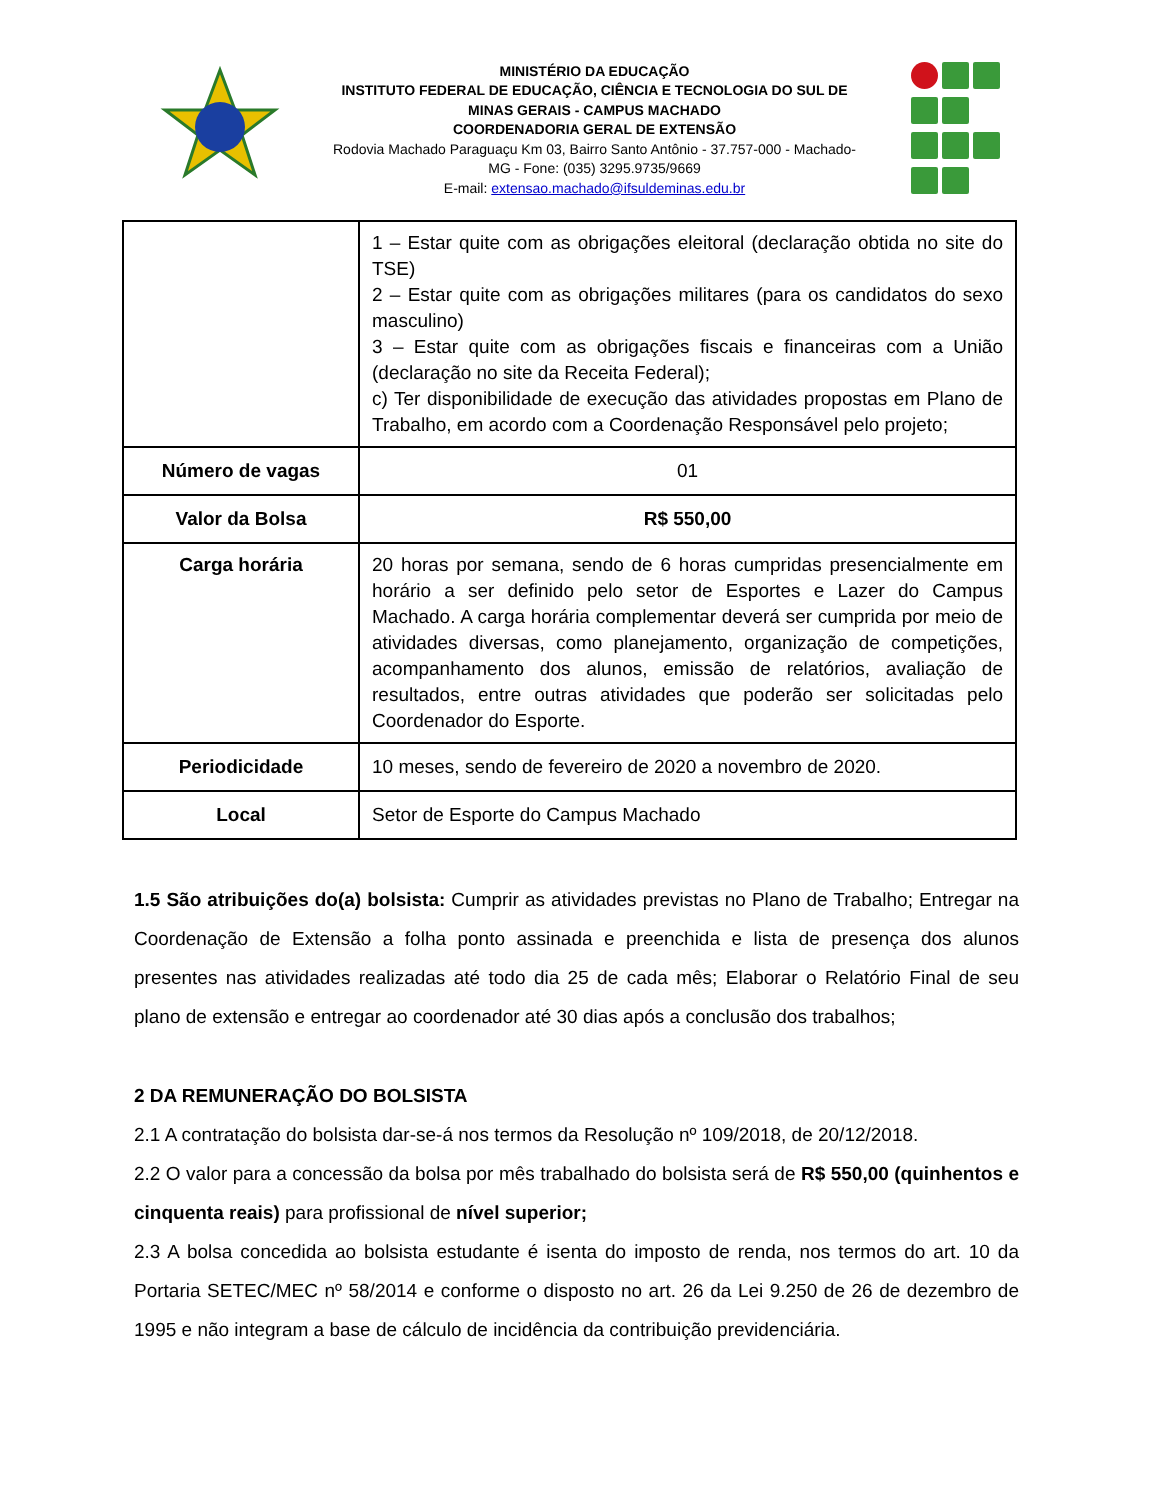MINISTÉRIO DA EDUCAÇÃO
INSTITUTO FEDERAL DE EDUCAÇÃO, CIÊNCIA E TECNOLOGIA DO SUL DE
MINAS GERAIS - CAMPUS MACHADO
COORDENADORIA GERAL DE EXTENSÃO
Rodovia Machado Paraguaçu Km 03, Bairro Santo Antônio - 37.757-000 - Machado-
MG - Fone: (035) 3295.9735/9669
E-mail: extensao.machado@ifsuldeminas.edu.br
| | 1 – Estar quite com as obrigações eleitoral (declaração obtida no site do TSE) 2 – Estar quite com as obrigações militares (para os candidatos do sexo masculino) 3 – Estar quite com as obrigações fiscais e financeiras com a União (declaração no site da Receita Federal); c) Ter disponibilidade de execução das atividades propostas em Plano de Trabalho, em acordo com a Coordenação Responsável pelo projeto; |
| Número de vagas | 01 |
| Valor da Bolsa | R$ 550,00 |
| Carga horária | 20 horas por semana, sendo de 6 horas cumpridas presencialmente em horário a ser definido pelo setor de Esportes e Lazer do Campus Machado. A carga horária complementar deverá ser cumprida por meio de atividades diversas, como planejamento, organização de competições, acompanhamento dos alunos, emissão de relatórios, avaliação de resultados, entre outras atividades que poderão ser solicitadas pelo Coordenador do Esporte. |
| Periodicidade | 10 meses, sendo de fevereiro de 2020 a novembro de 2020. |
| Local | Setor de Esporte do Campus Machado |
1.5 São atribuições do(a) bolsista: Cumprir as atividades previstas no Plano de Trabalho; Entregar na Coordenação de Extensão a folha ponto assinada e preenchida e lista de presença dos alunos presentes nas atividades realizadas até todo dia 25 de cada mês; Elaborar o Relatório Final de seu plano de extensão e entregar ao coordenador até 30 dias após a conclusão dos trabalhos;
2 DA REMUNERAÇÃO DO BOLSISTA
2.1 A contratação do bolsista dar-se-á nos termos da Resolução nº 109/2018, de 20/12/2018.
2.2 O valor para a concessão da bolsa por mês trabalhado do bolsista será de R$ 550,00 (quinhentos e cinquenta reais) para profissional de nível superior;
2.3 A bolsa concedida ao bolsista estudante é isenta do imposto de renda, nos termos do art. 10 da Portaria SETEC/MEC nº 58/2014 e conforme o disposto no art. 26 da Lei 9.250 de 26 de dezembro de 1995 e não integram a base de cálculo de incidência da contribuição previdenciária.